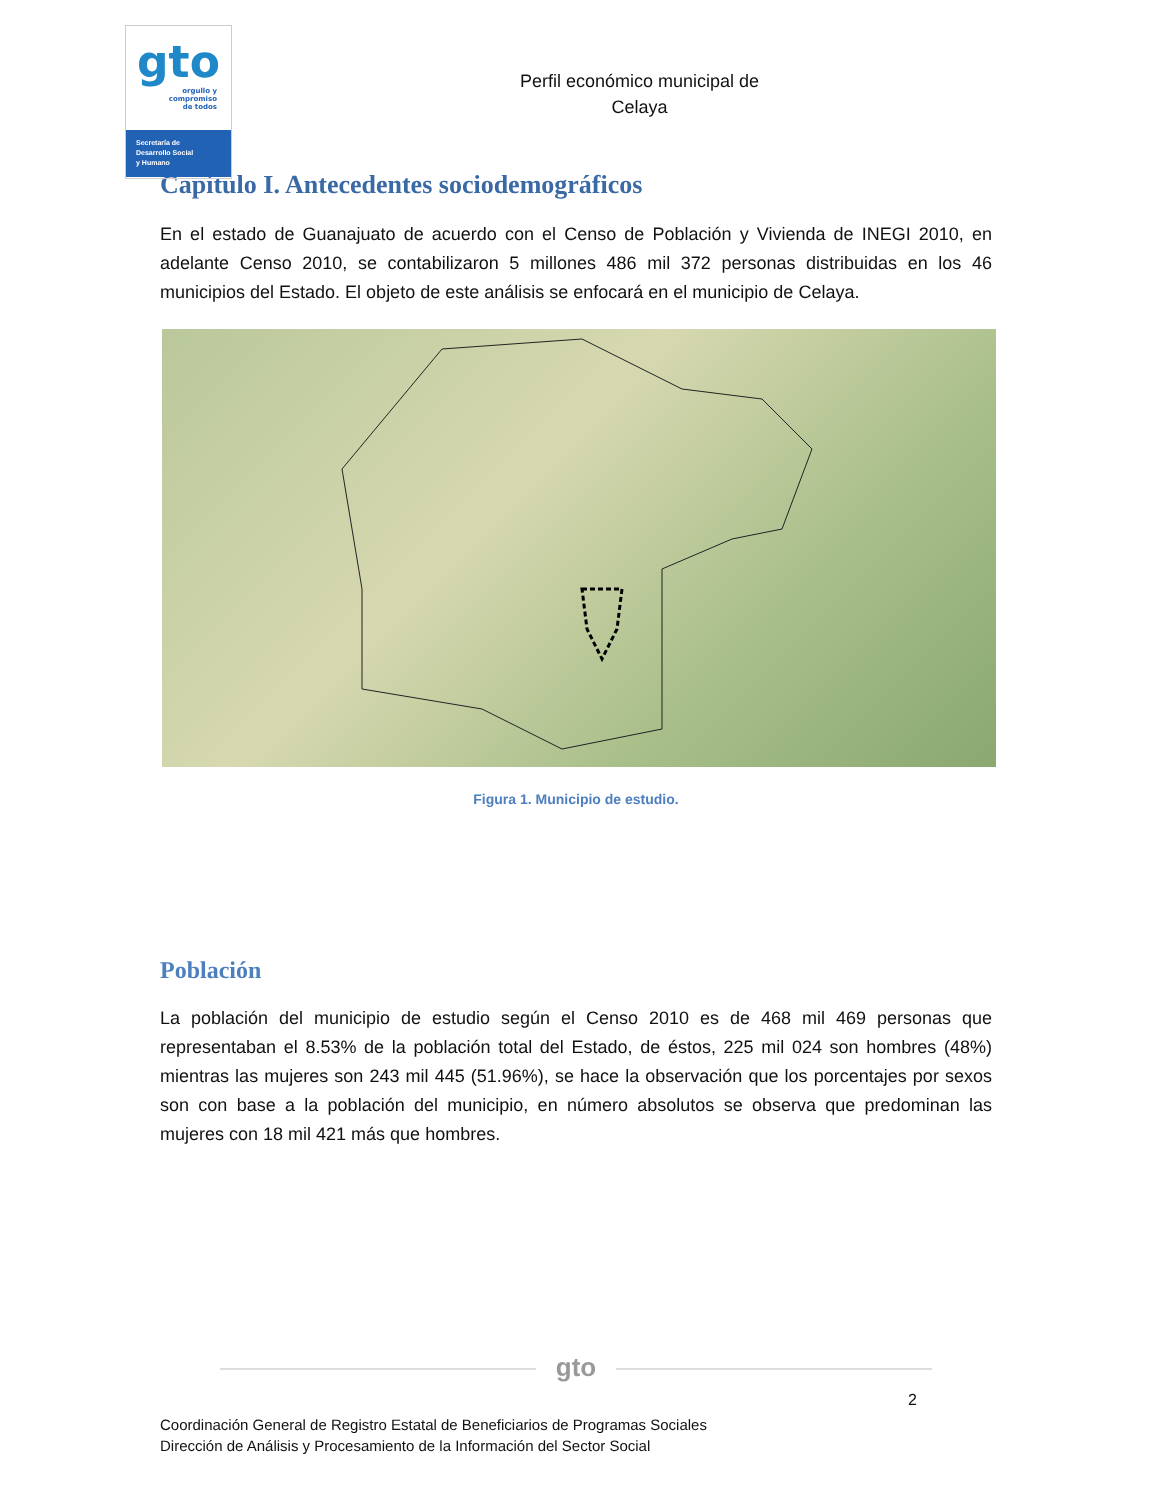gto
orgullo y
compromiso
de todos
Secretaría de
Desarrollo Social
y Humano
Perfil económico municipal de
Celaya
Capítulo I. Antecedentes sociodemográficos
En el estado de Guanajuato de acuerdo con el Censo de Población y Vivienda de INEGI 2010, en adelante Censo 2010, se contabilizaron 5 millones 486 mil 372 personas distribuidas en los 46 municipios del Estado. El objeto de este análisis se enfocará en el municipio de Celaya.
Figura 1. Municipio de estudio.
Población
La población del municipio de estudio según el Censo 2010 es de 468 mil 469 personas que representaban el 8.53% de la población total del Estado, de éstos, 225 mil 024 son hombres (48%) mientras las mujeres son 243 mil 445 (51.96%), se hace la observación que los porcentajes por sexos son con base a la población del municipio, en número absolutos se observa que predominan las mujeres con 18 mil 421 más que hombres.
gto
2
Coordinación General de Registro Estatal de Beneficiarios de Programas Sociales
Dirección de Análisis y Procesamiento de la Información del Sector Social